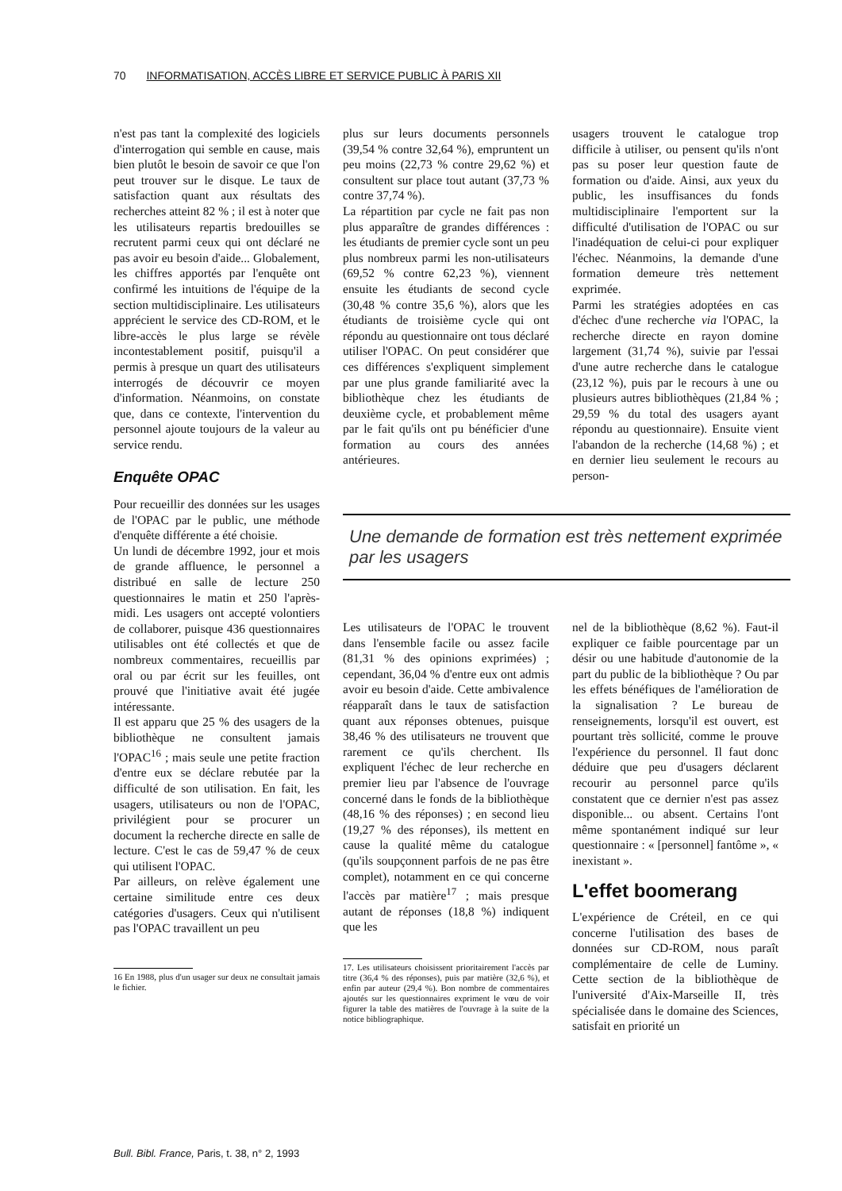70 INFORMATISATION, ACCÈS LIBRE ET SERVICE PUBLIC À PARIS XII
n'est pas tant la complexité des logiciels d'interrogation qui semble en cause, mais bien plutôt le besoin de savoir ce que l'on peut trouver sur le disque. Le taux de satisfaction quant aux résultats des recherches atteint 82 % ; il est à noter que les utilisateurs repartis bredouilles se recrutent parmi ceux qui ont déclaré ne pas avoir eu besoin d'aide... Globalement, les chiffres apportés par l'enquête ont confirmé les intuitions de l'équipe de la section multidisciplinaire. Les utilisateurs apprécient le service des CD-ROM, et le libre-accès le plus large se révèle incontestablement positif, puisqu'il a permis à presque un quart des utilisateurs interrogés de découvrir ce moyen d'information. Néanmoins, on constate que, dans ce contexte, l'intervention du personnel ajoute toujours de la valeur au service rendu.
Enquête OPAC
Pour recueillir des données sur les usages de l'OPAC par le public, une méthode d'enquête différente a été choisie.
Un lundi de décembre 1992, jour et mois de grande affluence, le personnel a distribué en salle de lecture 250 questionnaires le matin et 250 l'après-midi. Les usagers ont accepté volontiers de collaborer, puisque 436 questionnaires utilisables ont été collectés et que de nombreux commentaires, recueillis par oral ou par écrit sur les feuilles, ont prouvé que l'initiative avait été jugée intéressante.
Il est apparu que 25 % des usagers de la bibliothèque ne consultent jamais l'OPAC<sup>16</sup> ; mais seule une petite fraction d'entre eux se déclare rebutée par la difficulté de son utilisation. En fait, les usagers, utilisateurs ou non de l'OPAC, privilégient pour se procurer un document la recherche directe en salle de lecture. C'est le cas de 59,47 % de ceux qui utilisent l'OPAC.
Par ailleurs, on relève également une certaine similitude entre ces deux catégories d'usagers. Ceux qui n'utilisent pas l'OPAC travaillent un peu
16 En 1988, plus d'un usager sur deux ne consultait jamais le fichier.
plus sur leurs documents personnels (39,54 % contre 32,64 %), empruntent un peu moins (22,73 % contre 29,62 %) et consultent sur place tout autant (37,73 % contre 37,74 %).
La répartition par cycle ne fait pas non plus apparaître de grandes différences : les étudiants de premier cycle sont un peu plus nombreux parmi les non-utilisateurs (69,52 % contre 62,23 %), viennent ensuite les étudiants de second cycle (30,48 % contre 35,6 %), alors que les étudiants de troisième cycle qui ont répondu au questionnaire ont tous déclaré utiliser l'OPAC. On peut considérer que ces différences s'expliquent simplement par une plus grande familiarité avec la bibliothèque chez les étudiants de deuxième cycle, et probablement même par le fait qu'ils ont pu bénéficier d'une formation au cours des années antérieures.
usagers trouvent le catalogue trop difficile à utiliser, ou pensent qu'ils n'ont pas su poser leur question faute de formation ou d'aide. Ainsi, aux yeux du public, les insuffisances du fonds multidisciplinaire l'emportent sur la difficulté d'utilisation de l'OPAC ou sur l'inadéquation de celui-ci pour expliquer l'échec. Néanmoins, la demande d'une formation demeure très nettement exprimée.
Parmi les stratégies adoptées en cas d'échec d'une recherche via l'OPAC, la recherche directe en rayon domine largement (31,74 %), suivie par l'essai d'une autre recherche dans le catalogue (23,12 %), puis par le recours à une ou plusieurs autres bibliothèques (21,84 % ; 29,59 % du total des usagers ayant répondu au questionnaire). Ensuite vient l'abandon de la recherche (14,68 %) ; et en dernier lieu seulement le recours au person-
Une demande de formation est très nettement exprimée par les usagers
Les utilisateurs de l'OPAC le trouvent dans l'ensemble facile ou assez facile (81,31 % des opinions exprimées) ; cependant, 36,04 % d'entre eux ont admis avoir eu besoin d'aide. Cette ambivalence réapparaît dans le taux de satisfaction quant aux réponses obtenues, puisque 38,46 % des utilisateurs ne trouvent que rarement ce qu'ils cherchent. Ils expliquent l'échec de leur recherche en premier lieu par l'absence de l'ouvrage concerné dans le fonds de la bibliothèque (48,16 % des réponses) ; en second lieu (19,27 % des réponses), ils mettent en cause la qualité même du catalogue (qu'ils soupçonnent parfois de ne pas être complet), notamment en ce qui concerne l'accès par matière<sup>17</sup> ; mais presque autant de réponses (18,8 %) indiquent que les
17. Les utilisateurs choisissent prioritairement l'accès par titre (36,4 % des réponses), puis par matière (32,6 %), et enfin par auteur (29,4 %). Bon nombre de commentaires ajoutés sur les questionnaires expriment le vœu de voir figurer la table des matières de l'ouvrage à la suite de la notice bibliographique.
nel de la bibliothèque (8,62 %). Faut-il expliquer ce faible pourcentage par un désir ou une habitude d'autonomie de la part du public de la bibliothèque ? Ou par les effets bénéfiques de l'amélioration de la signalisation ? Le bureau de renseignements, lorsqu'il est ouvert, est pourtant très sollicité, comme le prouve l'expérience du personnel. Il faut donc déduire que peu d'usagers déclarent recourir au personnel parce qu'ils constatent que ce dernier n'est pas assez disponible... ou absent. Certains l'ont même spontanément indiqué sur leur questionnaire : « [personnel] fantôme », « inexistant ».
L'effet boomerang
L'expérience de Créteil, en ce qui concerne l'utilisation des bases de données sur CD-ROM, nous paraît complémentaire de celle de Luminy. Cette section de la bibliothèque de l'université d'Aix-Marseille II, très spécialisée dans le domaine des Sciences, satisfait en priorité un
Bull. Bibl. France, Paris, t. 38, n° 2, 1993